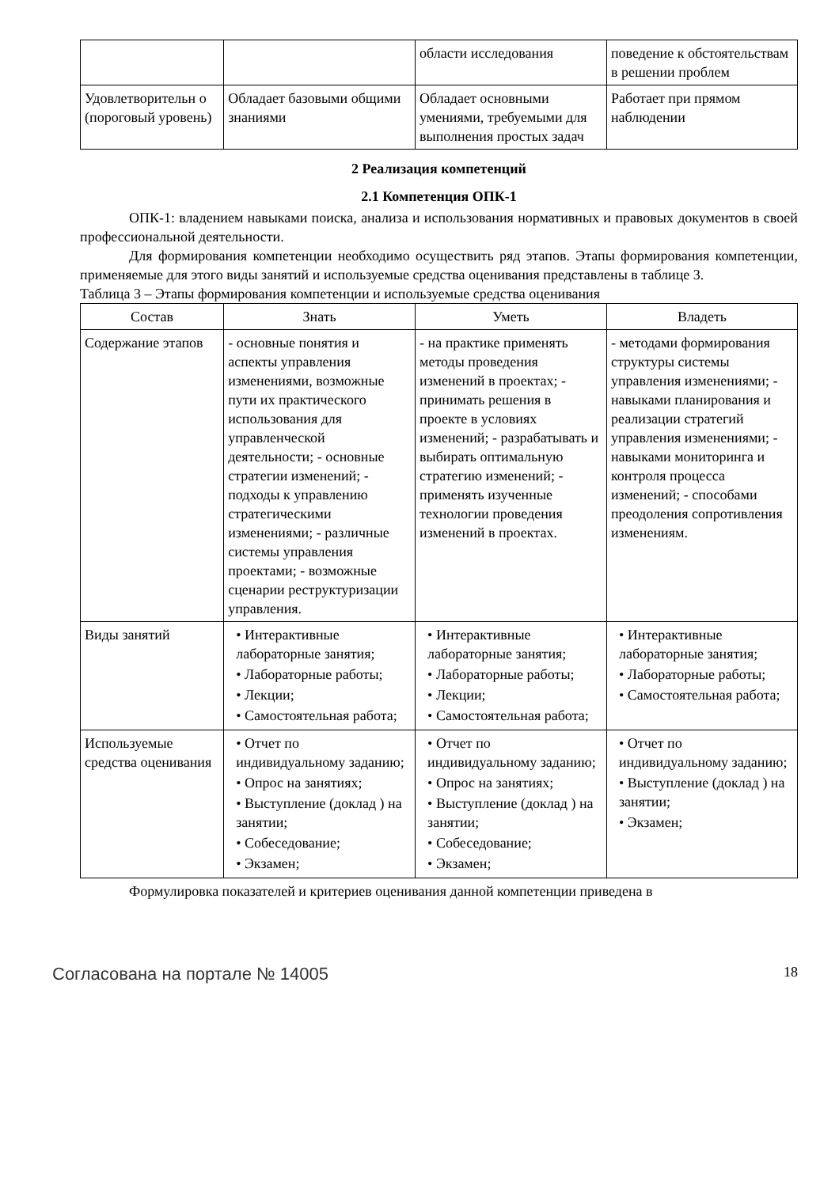| | | области исследования | поведение к обстоятельствам в решении проблем |
| Удовлетворительн о (пороговый уровень) | Обладает базовыми общими знаниями | Обладает основными умениями, требуемыми для выполнения простых задач | Работает при прямом наблюдении |
2 Реализация компетенций
2.1 Компетенция ОПК-1
ОПК-1: владением навыками поиска, анализа и использования нормативных и правовых документов в своей профессиональной деятельности.
Для формирования компетенции необходимо осуществить ряд этапов. Этапы формирования компетенции, применяемые для этого виды занятий и используемые средства оценивания представлены в таблице 3.
Таблица 3 – Этапы формирования компетенции и используемые средства оценивания
| Состав | Знать | Уметь | Владеть |
| --- | --- | --- | --- |
| Содержание этапов | - основные понятия и аспекты управления изменениями, возможные пути их практического использования для управленческой деятельности; - основные стратегии изменений; - подходы к управлению стратегическими изменениями; - различные системы управления проектами; - возможные сценарии реструктуризации управления. | - на практике применять методы проведения изменений в проектах; - принимать решения в проекте в условиях изменений; - разрабатывать и выбирать оптимальную стратегию изменений; - применять изученные технологии проведения изменений в проектах. | - методами формирования структуры системы управления изменениями; - навыками планирования и реализации стратегий управления изменениями; - навыками мониторинга и контроля процесса изменений; - способами преодоления сопротивления изменениям. |
| Виды занятий | • Интерактивные лабораторные занятия; • Лабораторные работы; • Лекции; • Самостоятельная работа; | • Интерактивные лабораторные занятия; • Лабораторные работы; • Лекции; • Самостоятельная работа; | • Интерактивные лабораторные занятия; • Лабораторные работы; • Самостоятельная работа; |
| Используемые средства оценивания | • Отчет по индивидуальному заданию; • Опрос на занятиях; • Выступление (доклад ) на занятии; • Собеседование; • Экзамен; | • Отчет по индивидуальному заданию; • Опрос на занятиях; • Выступление (доклад ) на занятии; • Собеседование; • Экзамен; | • Отчет по индивидуальному заданию; • Выступление (доклад ) на занятии; • Экзамен; |
Формулировка показателей и критериев оценивания данной компетенции приведена в
Согласована на портале № 14005 18